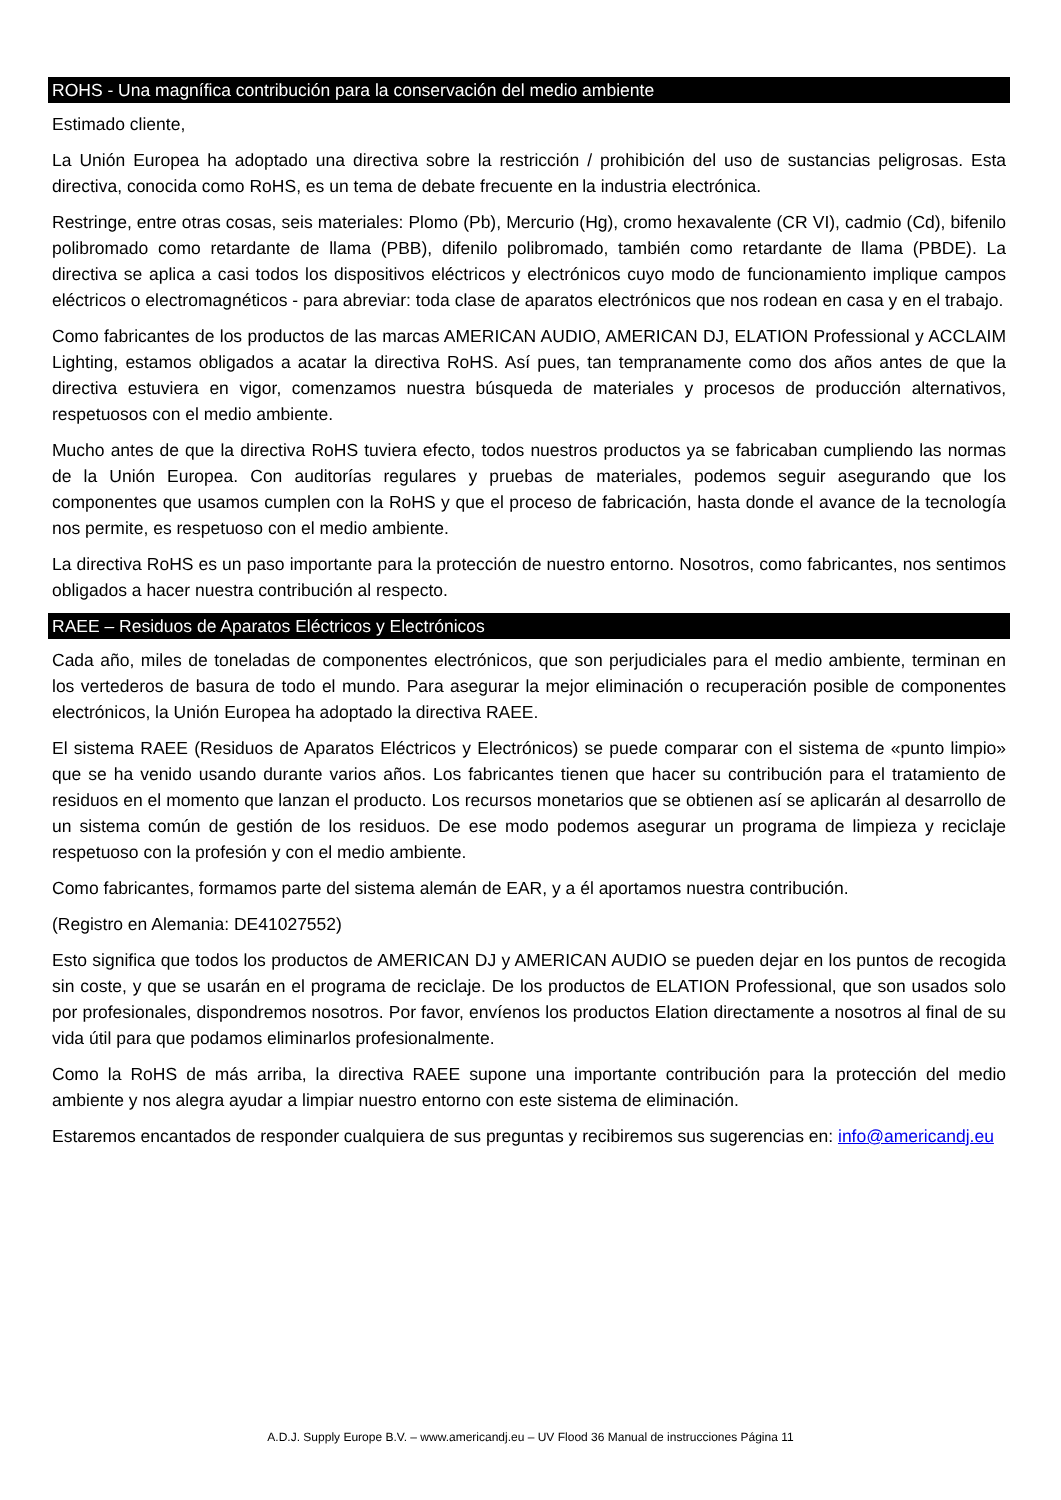ROHS - Una magnífica contribución para la conservación del medio ambiente
Estimado cliente,
La Unión Europea ha adoptado una directiva sobre la restricción / prohibición del uso de sustancias peligrosas. Esta directiva, conocida como RoHS, es un tema de debate frecuente en la industria electrónica.
Restringe, entre otras cosas, seis materiales: Plomo (Pb), Mercurio (Hg), cromo hexavalente (CR VI), cadmio (Cd), bifenilo polibromado como retardante de llama (PBB), difenilo polibromado, también como retardante de llama (PBDE). La directiva se aplica a casi todos los dispositivos eléctricos y electrónicos cuyo modo de funcionamiento implique campos eléctricos o electromagnéticos - para abreviar: toda clase de aparatos electrónicos que nos rodean en casa y en el trabajo.
Como fabricantes de los productos de las marcas AMERICAN AUDIO, AMERICAN DJ, ELATION Professional y ACCLAIM Lighting, estamos obligados a acatar la directiva RoHS. Así pues, tan tempranamente como dos años antes de que la directiva estuviera en vigor, comenzamos nuestra búsqueda de materiales y procesos de producción alternativos, respetuosos con el medio ambiente.
Mucho antes de que la directiva RoHS tuviera efecto, todos nuestros productos ya se fabricaban cumpliendo las normas de la Unión Europea. Con auditorías regulares y pruebas de materiales, podemos seguir asegurando que los componentes que usamos cumplen con la RoHS y que el proceso de fabricación, hasta donde el avance de la tecnología nos permite, es respetuoso con el medio ambiente.
La directiva RoHS es un paso importante para la protección de nuestro entorno. Nosotros, como fabricantes, nos sentimos obligados a hacer nuestra contribución al respecto.
RAEE – Residuos de Aparatos Eléctricos y Electrónicos
Cada año, miles de toneladas de componentes electrónicos, que son perjudiciales para el medio ambiente, terminan en los vertederos de basura de todo el mundo. Para asegurar la mejor eliminación o recuperación posible de componentes electrónicos, la Unión Europea ha adoptado la directiva RAEE.
El sistema RAEE (Residuos de Aparatos Eléctricos y Electrónicos) se puede comparar con el sistema de «punto limpio» que se ha venido usando durante varios años. Los fabricantes tienen que hacer su contribución para el tratamiento de residuos en el momento que lanzan el producto. Los recursos monetarios que se obtienen así se aplicarán al desarrollo de un sistema común de gestión de los residuos. De ese modo podemos asegurar un programa de limpieza y reciclaje respetuoso con la profesión y con el medio ambiente.
Como fabricantes, formamos parte del sistema alemán de EAR, y a él aportamos nuestra contribución.
(Registro en Alemania: DE41027552)
Esto significa que todos los productos de AMERICAN DJ y AMERICAN AUDIO se pueden dejar en los puntos de recogida sin coste, y que se usarán en el programa de reciclaje. De los productos de ELATION Professional, que son usados solo por profesionales, dispondremos nosotros. Por favor, envíenos los productos Elation directamente a nosotros al final de su vida útil para que podamos eliminarlos profesionalmente.
Como la RoHS de más arriba, la directiva RAEE supone una importante contribución para la protección del medio ambiente y nos alegra ayudar a limpiar nuestro entorno con este sistema de eliminación.
Estaremos encantados de responder cualquiera de sus preguntas y recibiremos sus sugerencias en: info@americandj.eu
A.D.J. Supply Europe B.V. – www.americandj.eu – UV Flood 36 Manual de instrucciones Página 11